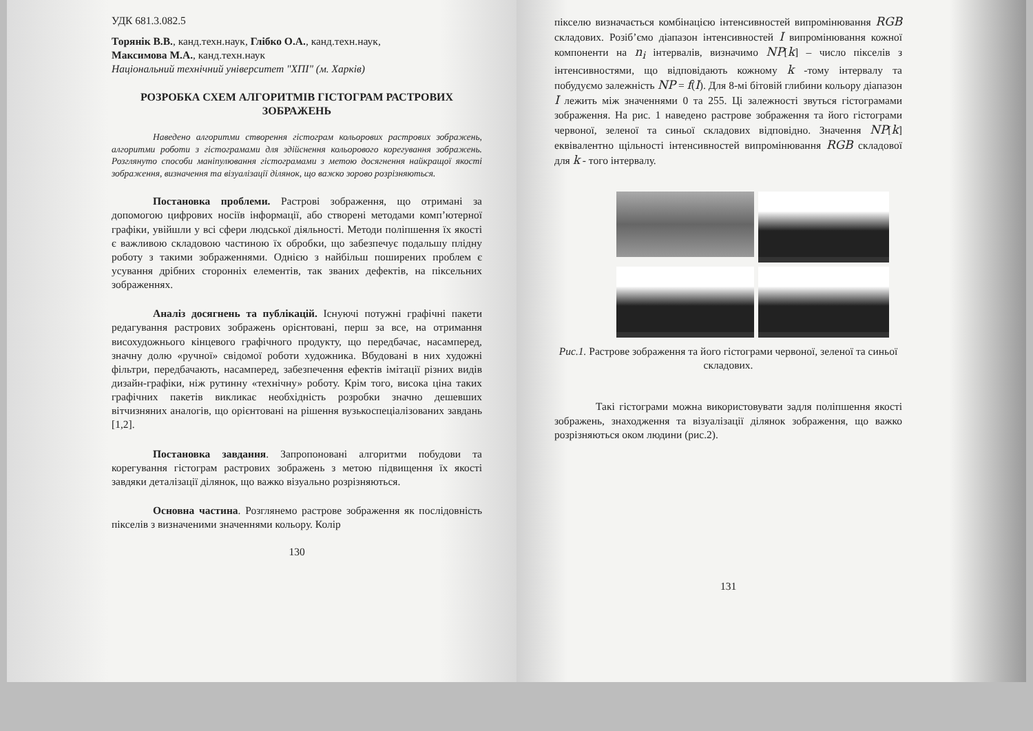УДК 681.3.082.5
Торянік В.В., канд.техн.наук, Глібко О.А., канд.техн.наук,
Максимова М.А., канд.техн.наук
Національний технічний університет "ХПІ" (м. Харків)
РОЗРОБКА СХЕМ АЛГОРИТМІВ ГІСТОГРАМ РАСТРОВИХ ЗОБРАЖЕНЬ
Наведено алгоритми створення гістограм кольорових растрових зображень, алгоритми роботи з гістограмами для здійснення кольорового корегування зображень. Розглянуто способи маніпулювання гістограмами з метою досягнення найкращої якості зображення, визначення та візуалізації ділянок, що важко зорово розрізняються.
Постановка проблеми. Растрові зображення, що отримані за допомогою цифрових носіїв інформації, або створені методами комп’ютерної графіки, увійшли у всі сфери людської діяльності. Методи поліпшення їх якості є важливою складовою частиною їх обробки, що забезпечує подальшу плідну роботу з такими зображеннями. Однією з найбільш поширених проблем є усування дрібних сторонніх елементів, так званих дефектів, на піксельних зображеннях.
Аналіз досягнень та публікацій. Існуючі потужні графічні пакети редагування растрових зображень орієнтовані, перш за все, на отримання висохудожнього кінцевого графічного продукту, що передбачає, насамперед, значну долю «ручної» свідомої роботи художника. Вбудовані в них художні фільтри, передбачають, насамперед, забезпечення ефектів імітації різних видів дизайн-графіки, ніж рутинну «технічну» роботу. Крім того, висока ціна таких графічних пакетів викликає необхідність розробки значно дешевших вітчизняних аналогів, що орієнтовані на рішення вузькоспеціалізованих завдань [1,2].
Постановка завдання. Запропоновані алгоритми побудови та корегування гістограм растрових зображень з метою підвищення їх якості завдяки деталізації ділянок, що важко візуально розрізняються.
Основна частина. Розглянемо растрове зображення як послідовність пікселів з визначеними значеннями кольору. Колір
130
пікселю визначається комбінацією інтенсивностей випромінювання RGB складових. Розіб’ємо діапазон інтенсивностей I випромінювання кожної компоненти на n<sub>i</sub> інтервалів, визначимо NP[k] – число пікселів з інтенсивностями, що відповідають кожному k -тому інтервалу та побудуємо залежність NP = f(I). Для 8-мі бітовій глибини кольору діапазон I лежить між значеннями 0 та 255. Ці залежності звуться гістограмами зображення. На рис. 1 наведено растрове зображення та його гістограми червоної, зеленої та синьої складових відповідно. Значення NP[k] еквівалентно щільності інтенсивностей випромінювання RGB складової для k - того інтервалу.
Рис.1. Растрове зображення та його гістограми червоної, зеленої та синьої складових.
Такі гістограми можна використовувати задля поліпшення якості зображень, знаходження та візуалізації ділянок зображення, що важко розрізняються оком людини (рис.2).
131